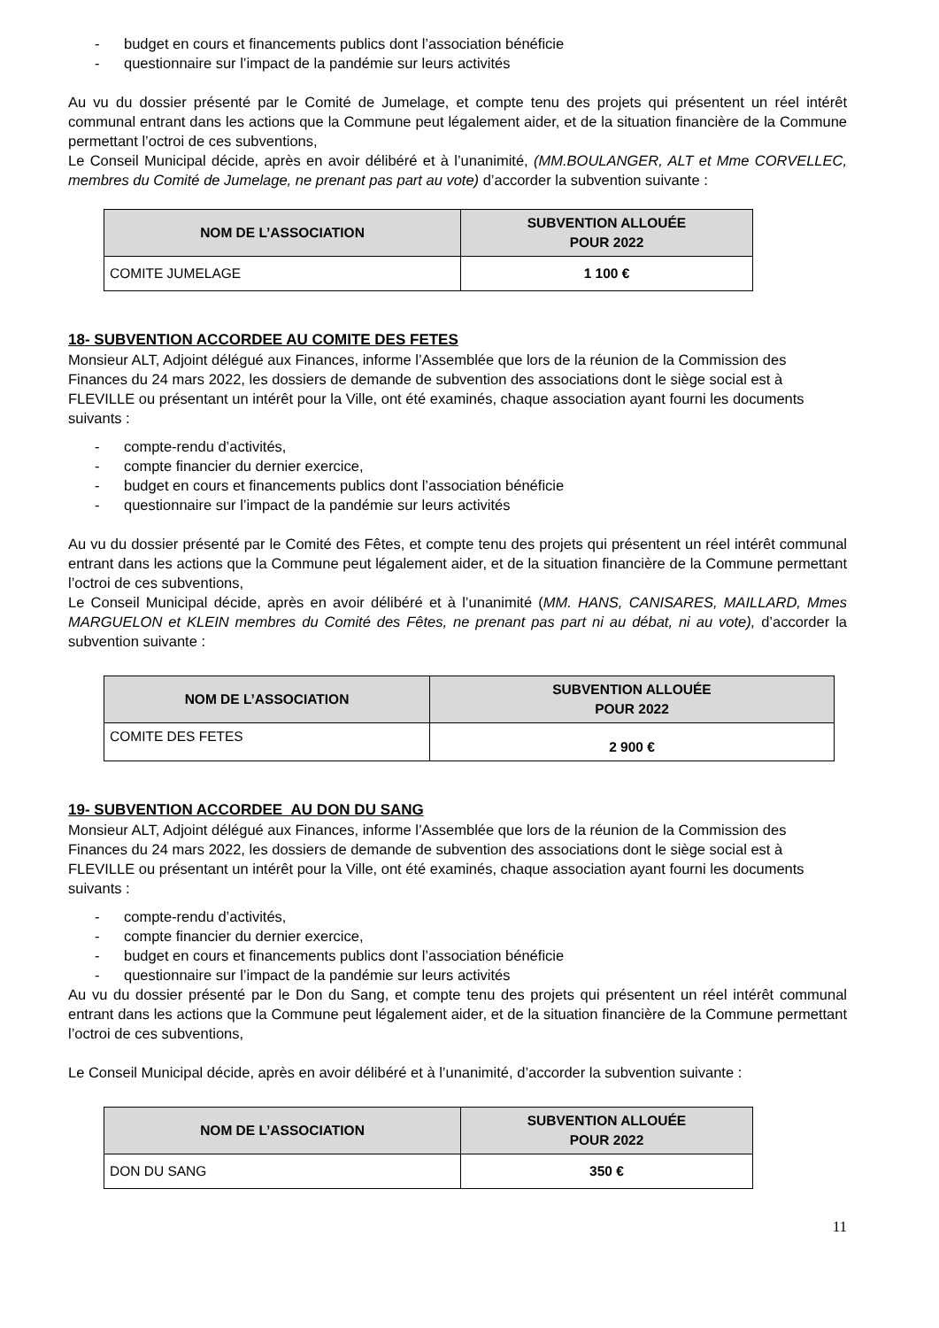- budget en cours et financements publics dont l’association bénéficie
- questionnaire sur l’impact de la pandémie sur leurs activités
Au vu du dossier présenté par le Comité de Jumelage, et compte tenu des projets qui présentent un réel intérêt communal entrant dans les actions que la Commune peut légalement aider, et de la situation financière de la Commune permettant l’octroi de ces subventions,
Le Conseil Municipal décide, après en avoir délibéré et à l’unanimité, (MM.BOULANGER, ALT et Mme CORVELLEC, membres du Comité de Jumelage, ne prenant pas part au vote) d’accorder la subvention suivante :
| NOM DE L’ASSOCIATION | SUBVENTION ALLOUÉE POUR 2022 |
| --- | --- |
| COMITE JUMELAGE | 1 100 € |
18- SUBVENTION ACCORDEE AU COMITE DES FETES
Monsieur ALT, Adjoint délégué aux Finances, informe l’Assemblée que lors de la réunion de la Commission des Finances du 24 mars 2022, les dossiers de demande de subvention des associations dont le siège social est à FLEVILLE ou présentant un intérêt pour la Ville, ont été examinés, chaque association ayant fourni les documents suivants :
- compte-rendu d’activités,
- compte financier du dernier exercice,
- budget en cours et financements publics dont l’association bénéficie
- questionnaire sur l’impact de la pandémie sur leurs activités
Au vu du dossier présenté par le Comité des Fêtes, et compte tenu des projets qui présentent un réel intérêt communal entrant dans les actions que la Commune peut légalement aider, et de la situation financière de la Commune permettant l’octroi de ces subventions,
Le Conseil Municipal décide, après en avoir délibéré et à l’unanimité (MM. HANS, CANISARES, MAILLARD, Mmes MARGUELON et KLEIN membres du Comité des Fêtes, ne prenant pas part ni au débat, ni au vote), d’accorder la subvention suivante :
| NOM DE L’ASSOCIATION | SUBVENTION ALLOUÉE POUR 2022 |
| --- | --- |
| COMITE DES FETES | 2 900 € |
19- SUBVENTION ACCORDEE AU DON DU SANG
Monsieur ALT, Adjoint délégué aux Finances, informe l’Assemblée que lors de la réunion de la Commission des Finances du 24 mars 2022, les dossiers de demande de subvention des associations dont le siège social est à FLEVILLE ou présentant un intérêt pour la Ville, ont été examinés, chaque association ayant fourni les documents suivants :
- compte-rendu d’activités,
- compte financier du dernier exercice,
- budget en cours et financements publics dont l’association bénéficie
- questionnaire sur l’impact de la pandémie sur leurs activités
Au vu du dossier présenté par le Don du Sang, et compte tenu des projets qui présentent un réel intérêt communal entrant dans les actions que la Commune peut légalement aider, et de la situation financière de la Commune permettant l’octroi de ces subventions,
Le Conseil Municipal décide, après en avoir délibéré et à l’unanimité, d’accorder la subvention suivante :
| NOM DE L’ASSOCIATION | SUBVENTION ALLOUÉE POUR 2022 |
| --- | --- |
| DON DU SANG | 350 € |
11